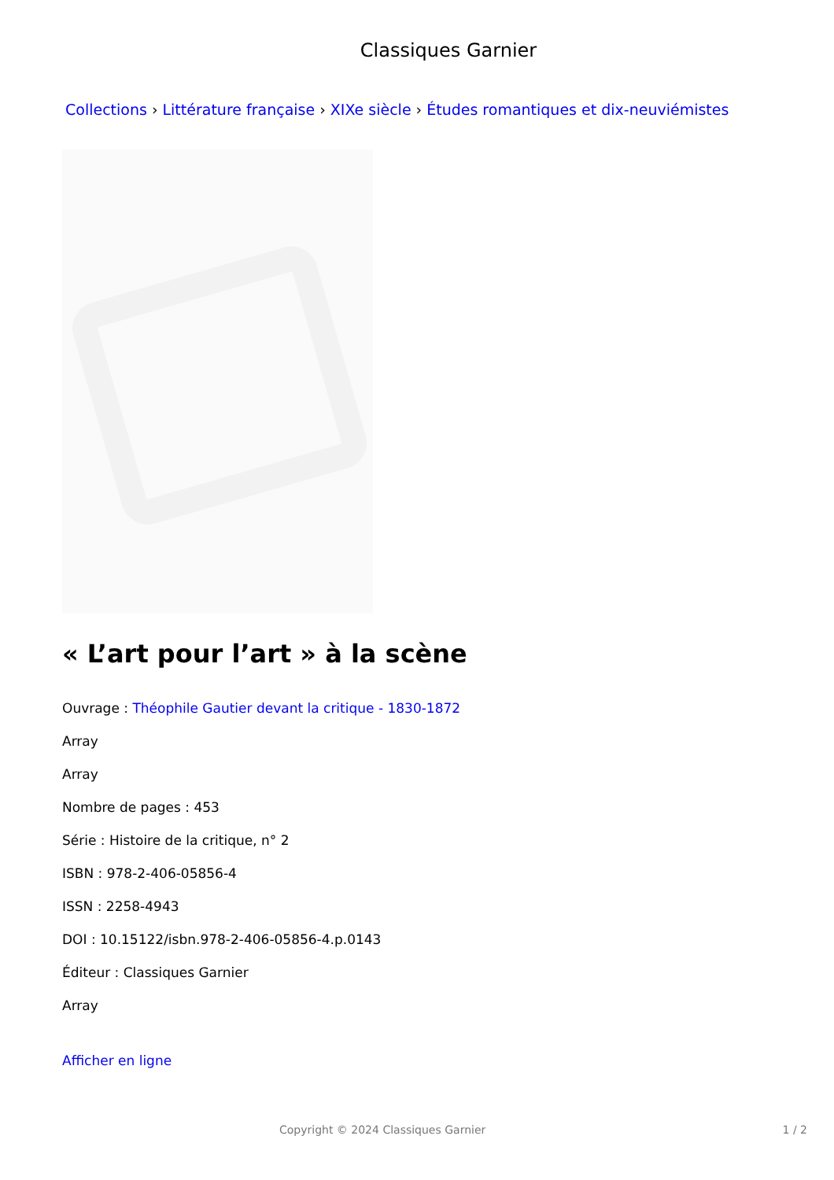Classiques Garnier
Collections › Littérature française › XIXe siècle › Études romantiques et dix-neuviémistes
« L’art pour l’art » à la scène
Ouvrage : Théophile Gautier devant la critique - 1830-1872
Array
Array
Nombre de pages : 453
Série : Histoire de la critique, n° 2
ISBN : 978-2-406-05856-4
ISSN : 2258-4943
DOI : 10.15122/isbn.978-2-406-05856-4.p.0143
Éditeur : Classiques Garnier
Array
Afficher en ligne
Copyright © 2024 Classiques Garnier 1 / 2